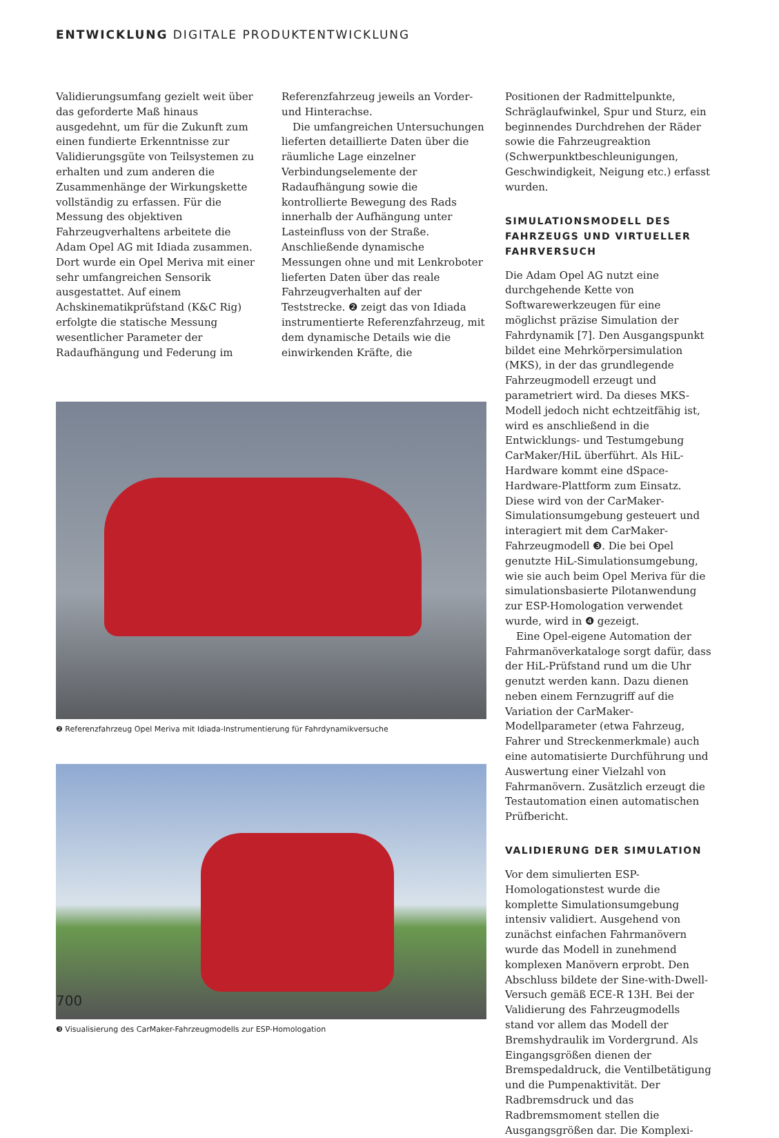ENTWICKLUNG DIGITALE PRODUKTENTWICKLUNG
Validierungsumfang gezielt weit über das geforderte Maß hinaus ausgedehnt, um für die Zukunft zum einen fundierte Erkenntnisse zur Validierungsgüte von Teilsystemen zu erhalten und zum anderen die Zusammenhänge der Wirkungskette vollständig zu erfassen. Für die Messung des objektiven Fahrzeugverhaltens arbeitete die Adam Opel AG mit Idiada zusammen. Dort wurde ein Opel Meriva mit einer sehr umfangreichen Sensorik ausgestattet. Auf einem Achskinematikprüfstand (K&C Rig) erfolgte die statische Messung wesentlicher Parameter der Radaufhängung und Federung im
Referenzfahrzeug jeweils an Vorder- und Hinterachse.
Die umfangreichen Untersuchungen lieferten detaillierte Daten über die räumliche Lage einzelner Verbindungselemente der Radaufhängung sowie die kontrollierte Bewegung des Rads innerhalb der Aufhängung unter Lasteinfluss von der Straße. Anschließende dynamische Messungen ohne und mit Lenkroboter lieferten Daten über das reale Fahrzeugverhalten auf der Teststrecke. ❷ zeigt das von Idiada instrumentierte Referenzfahrzeug, mit dem dynamische Details wie die einwirkenden Kräfte, die
❷ Referenzfahrzeug Opel Meriva mit Idiada-Instrumentierung für Fahrdynamikversuche
❸ Visualisierung des CarMaker-Fahrzeugmodells zur ESP-Homologation
Positionen der Radmittelpunkte, Schräglaufwinkel, Spur und Sturz, ein beginnendes Durchdrehen der Räder sowie die Fahrzeugreaktion (Schwerpunktbeschleunigungen, Geschwindigkeit, Neigung etc.) erfasst wurden.
SIMULATIONSMODELL DES FAHRZEUGS UND VIRTUELLER FAHRVERSUCH
Die Adam Opel AG nutzt eine durchgehende Kette von Softwarewerkzeugen für eine möglichst präzise Simulation der Fahrdynamik [7]. Den Ausgangspunkt bildet eine Mehrkörpersimulation (MKS), in der das grundlegende Fahrzeugmodell erzeugt und parametriert wird. Da dieses MKS-Modell jedoch nicht echtzeitfähig ist, wird es anschließend in die Entwicklungs- und Testumgebung CarMaker/HiL überführt. Als HiL-Hardware kommt eine dSpace-Hardware-Plattform zum Einsatz. Diese wird von der CarMaker-Simulationsumgebung gesteuert und interagiert mit dem CarMaker-Fahrzeugmodell ❸. Die bei Opel genutzte HiL-Simulationsumgebung, wie sie auch beim Opel Meriva für die simulationsbasierte Pilotanwendung zur ESP-Homologation verwendet wurde, wird in ❹ gezeigt.
Eine Opel-eigene Automation der Fahrmanöverkataloge sorgt dafür, dass der HiL-Prüfstand rund um die Uhr genutzt werden kann. Dazu dienen neben einem Fernzugriff auf die Variation der CarMaker-Modellparameter (etwa Fahrzeug, Fahrer und Streckenmerkmale) auch eine automatisierte Durchführung und Auswertung einer Vielzahl von Fahrmanövern. Zusätzlich erzeugt die Testautomation einen automatischen Prüfbericht.
VALIDIERUNG DER SIMULATION
Vor dem simulierten ESP-Homologationstest wurde die komplette Simulationsumgebung intensiv validiert. Ausgehend von zunächst einfachen Fahrmanövern wurde das Modell in zunehmend komplexen Manövern erprobt. Den Abschluss bildete der Sine-with-Dwell-Versuch gemäß ECE-R 13H. Bei der Validierung des Fahrzeugmodells stand vor allem das Modell der Bremshydraulik im Vordergrund. Als Eingangsgrößen dienen der Bremspedaldruck, die Ventilbetätigung und die Pumpenaktivität. Der Radbremsdruck und das Radbremsmoment stellen die Ausgangsgrößen dar. Die Komplexi-
700